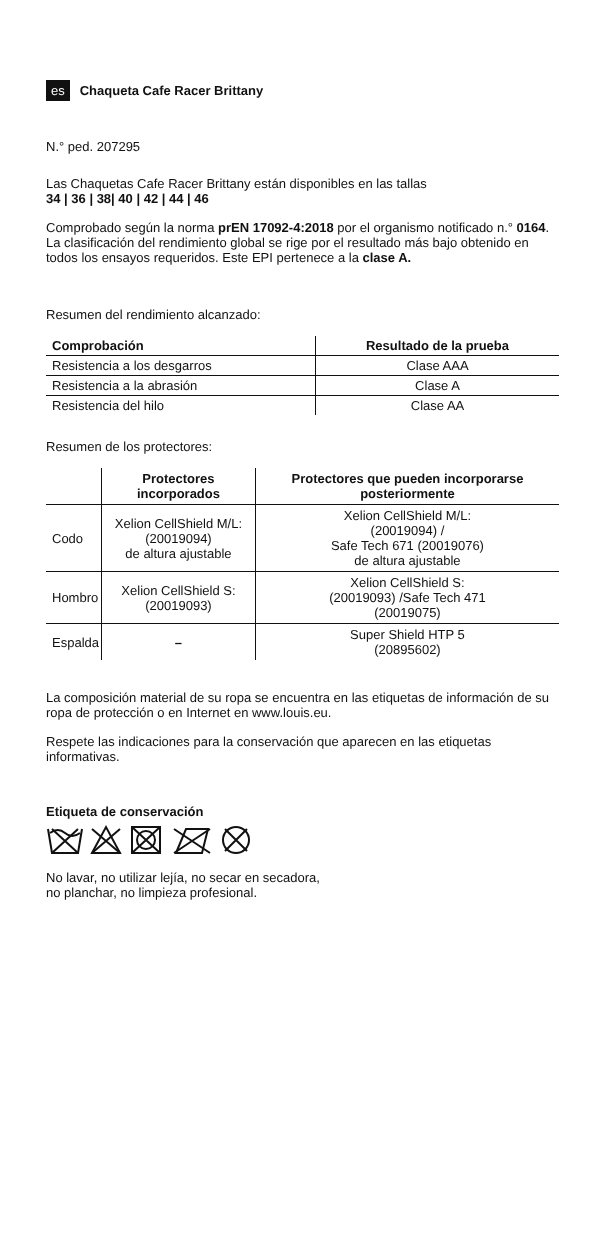es Chaqueta Cafe Racer Brittany
N.° ped. 207295
Las Chaquetas Cafe Racer Brittany están disponibles en las tallas
34 | 36 | 38| 40 | 42 | 44 | 46
Comprobado según la norma prEN 17092-4:2018 por el organismo notificado n.° 0164. La clasificación del rendimiento global se rige por el resultado más bajo obtenido en todos los ensayos requeridos. Este EPI pertenece a la clase A.
Resumen del rendimiento alcanzado:
| Comprobación | Resultado de la prueba |
| --- | --- |
| Resistencia a los desgarros | Clase AAA |
| Resistencia a la abrasión | Clase A |
| Resistencia del hilo | Clase AA |
Resumen de los protectores:
| | Protectores incorporados | Protectores que pueden incorporarse posteriormente |
| --- | --- | --- |
| Codo | Xelion CellShield M/L: (20019094) de altura ajustable | Xelion CellShield M/L: (20019094) / Safe Tech 671 (20019076) de altura ajustable |
| Hombro | Xelion CellShield S: (20019093) | Xelion CellShield S: (20019093) /Safe Tech 471 (20019075) |
| Espalda | – | Super Shield HTP 5 (20895602) |
La composición material de su ropa se encuentra en las etiquetas de información de su ropa de protección o en Internet en www.louis.eu.
Respete las indicaciones para la conservación que aparecen en las etiquetas informativas.
Etiqueta de conservación
No lavar, no utilizar lejía, no secar en secadora,
no planchar, no limpieza profesional.